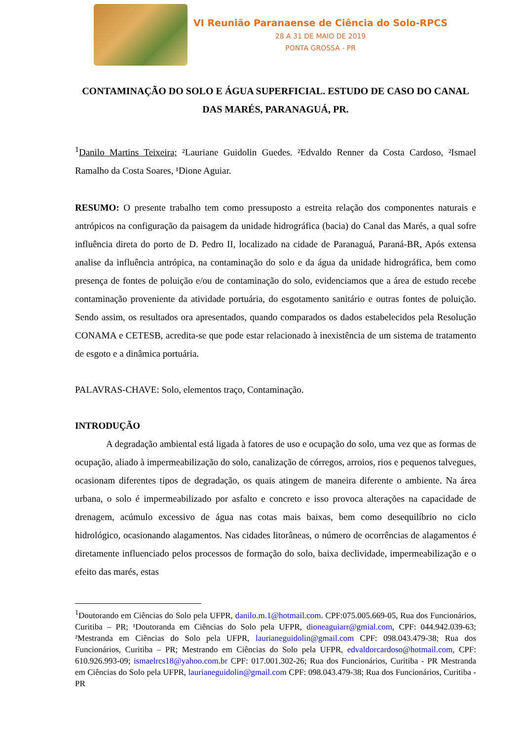VI Reunião Paranaense de Ciência do Solo-RPCS
28 A 31 DE MAIO DE 2019
PONTA GROSSA - PR
CONTAMINAÇÃO DO SOLO E ÁGUA SUPERFICIAL. ESTUDO DE CASO DO CANAL DAS MARÉS, PARANAGUÁ, PR.
<sup>1</sup> Danilo Martins Teixeira; ²Lauriane Guidolin Guedes. ²Edvaldo Renner da Costa Cardoso, ²Ismael Ramalho da Costa Soares, ¹Dione Aguiar.
RESUMO: O presente trabalho tem como pressuposto a estreita relação dos componentes naturais e antrópicos na configuração da paisagem da unidade hidrográfica (bacia) do Canal das Marés, a qual sofre influência direta do porto de D. Pedro II, localizado na cidade de Paranaguá, Paraná-BR, Após extensa analise da influência antrópica, na contaminação do solo e da água da unidade hidrográfica, bem como presença de fontes de poluição e/ou de contaminação do solo, evidenciamos que a área de estudo recebe contaminação proveniente da atividade portuária, do esgotamento sanitário e outras fontes de poluição. Sendo assim, os resultados ora apresentados, quando comparados os dados estabelecidos pela Resolução CONAMA e CETESB, acredita-se que pode estar relacionado à inexistência de um sistema de tratamento de esgoto e a dinâmica portuária.
PALAVRAS-CHAVE: Solo, elementos traço, Contaminação.
INTRODUÇÃO
A degradação ambiental está ligada à fatores de uso e ocupação do solo, uma vez que as formas de ocupação, aliado à impermeabilização do solo, canalização de córregos, arroios, rios e pequenos talvegues, ocasionam diferentes tipos de degradação, os quais atingem de maneira diferente o ambiente. Na área urbana, o solo é impermeabilizado por asfalto e concreto e isso provoca alterações na capacidade de drenagem, acúmulo excessivo de água nas cotas mais baixas, bem como desequilíbrio no ciclo hidrológico, ocasionando alagamentos. Nas cidades litorâneas, o número de ocorrências de alagamentos é diretamente influenciado pelos processos de formação do solo, baixa declividade, impermeabilização e o efeito das marés, estas
<sup>1</sup> Doutorando em Ciências do Solo pela UFPR, danilo.m.1@hotmail.com. CPF:075.005.669-05, Rua dos Funcionários, Curitiba – PR; ¹Doutoranda em Ciências do Solo pela UFPR, dioneaguiarr@gmial.com, CPF: 044.942.039-63; ²Mestranda em Ciências do Solo pela UFPR, laurianeguidolin@gmail.com CPF: 098.043.479-38; Rua dos Funcionários, Curitiba – PR; Mestrando em Ciências do Solo pela UFPR, edvaldorcardoso@hotmail.com, CPF: 610.926.993-09; ismaelrcs18@yahoo.com.br CPF: 017.001.302-26; Rua dos Funcionários, Curitiba - PR Mestranda em Ciências do Solo pela UFPR, laurianeguidolin@gmail.com CPF: 098.043.479-38; Rua dos Funcionários, Curitiba - PR